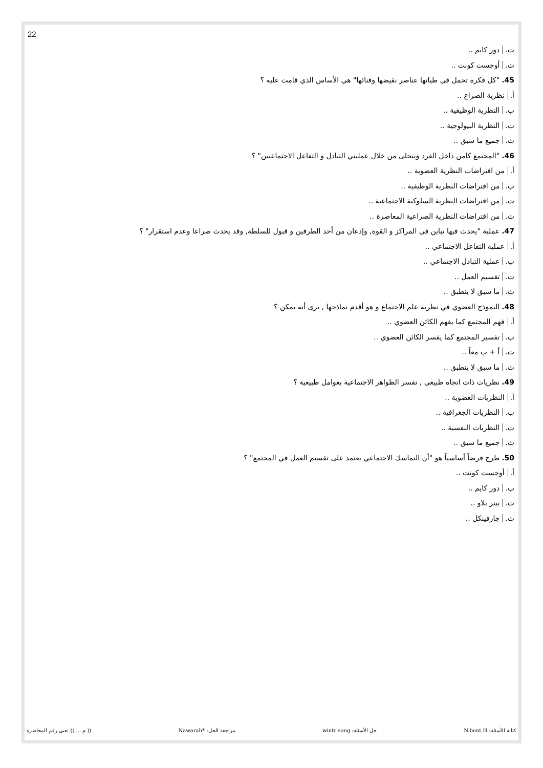22
ت. دور كايم ..
ث. أوجست كونت ..
45."كل فكرة تحمل في طياتها عناصر نقيضها وفنائها" هي الأساس الذي قامت عليه ؟
أ. نظرية الصراع ..
ب. النظرية الوظيفية ..
ت. النظرية البيولوجية ..
ث. جميع ما سبق ..
46."المجتمع كامن داخل الفرد ويتجلى من خلال عمليتي التبادل و التفاعل الاجتماعيين" ؟
أ. من افتراضات النظرية العضوية ..
ب. من افتراضات النظرية الوظيفية ..
ت. من افتراضات النظرية السلوكية الاجتماعية ..
ث. من افتراضات النظرية الصراعية المعاصرة ..
47. عملية "يحدث فيها تباين في المراكز و القوة, وإذعان من أحد الطرفين و قبول للسلطة, وقد يحدث صراعا وعدم استقرار" ؟
أ. عملية التفاعل الاجتماعي ..
ب. عملية التبادل الاجتماعي ..
ت. تقسيم العمل ..
ث. ما سبق لا ينطبق ..
48. النموذج العضوي في نظرية علم الاجتماع و هو أقدم نماذجها , يرى أنه يمكن ؟
أ. فهم المجتمع كما يفهم الكائن العضوي ..
ب. تفسير المجتمع كما يفسر الكائن العضوي ..
ت. أ + ب معاً ..
ث. ما سبق لا ينطبق ..
49. نظريات ذات اتجاه طبيعي , تفسر الظواهر الاجتماعية بعوامل طبيعية ؟
أ. النظريات العضوية ..
ب. النظريات الجغرافية ..
ت. النظريات النفسية ..
ث. جميع ما سبق ..
50. طرح فرضاً أساسياً هو "أن التماسك الاجتماعي يعتمد على تقسيم العمل في المجتمع" ؟
أ. أوجست كونت ..
ب. دور كايم ..
ت. بيتر بلاو ..
ث. جارفينكل ..
كتابة الأسئلة: N.bent.H حل الأسئلة: wintr song مراجعة الحل: *Nawarah (( م ... )) تعني رقم المحاضرة